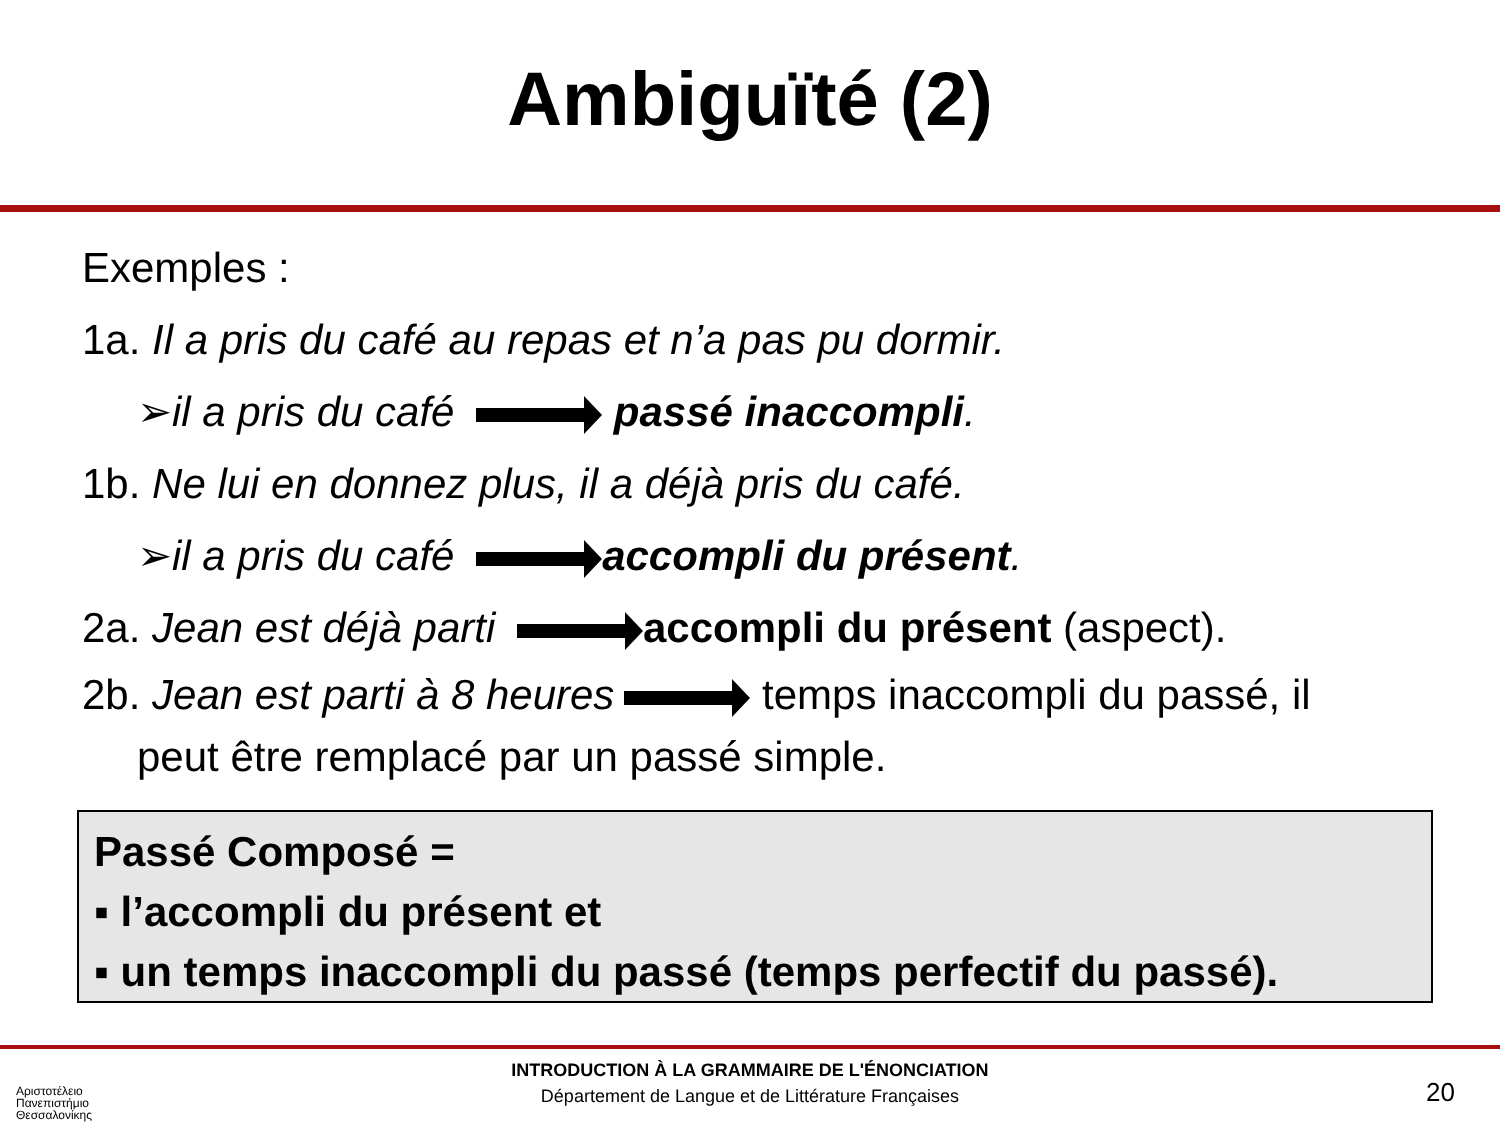Ambiguïté (2)
Exemples :
1a. Il a pris du café au repas et n’a pas pu dormir.
➢il a pris du café passé inaccompli.
1b. Ne lui en donnez plus, il a déjà pris du café.
➢il a pris du café accompli du présent.
2a. Jean est déjà parti accompli du présent (aspect).
2b. Jean est parti à 8 heures temps inaccompli du passé, il
peut être remplacé par un passé simple.
Passé Composé =
▪ l’accompli du présent et
▪ un temps inaccompli du passé (temps perfectif du passé).
INTRODUCTION À LA GRAMMAIRE DE L'ÉNONCIATION
Département de Langue et de Littérature Françaises
20
Αριστοτέλειο
Πανεπιστήμιο
Θεσσαλονίκης